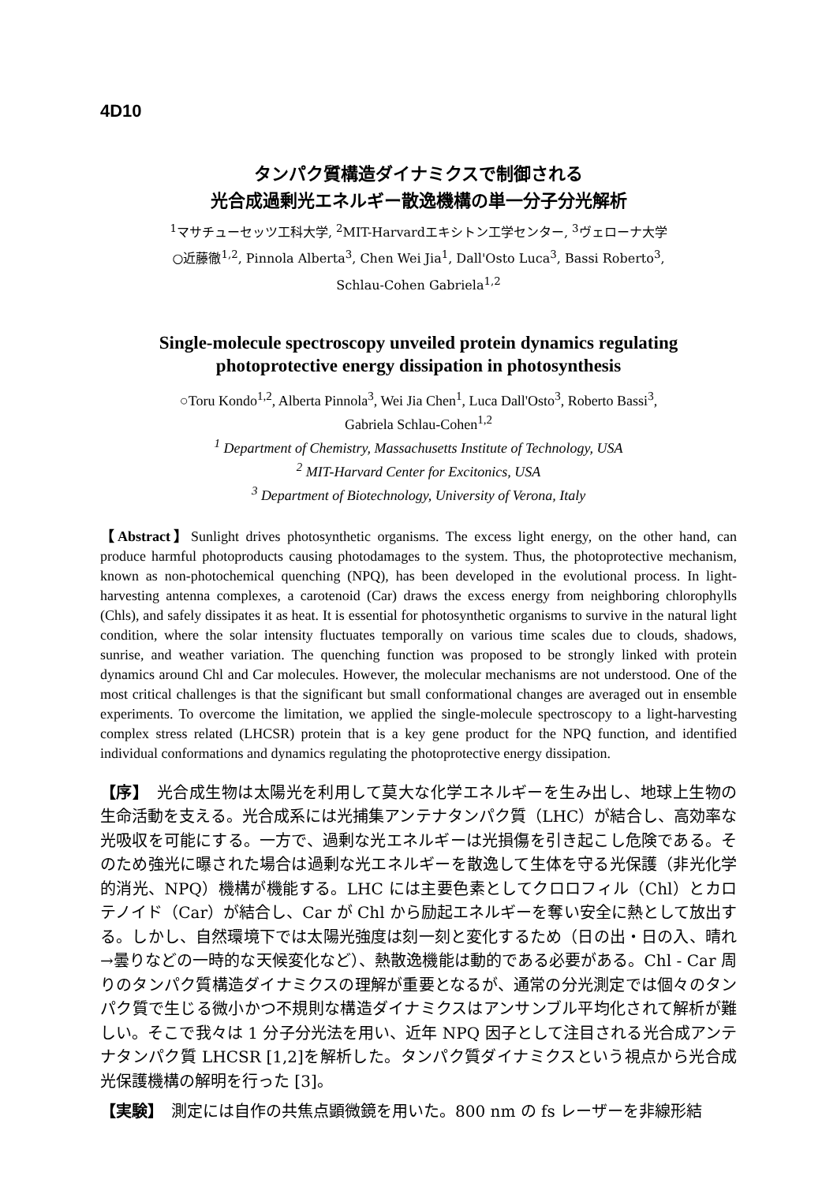4D10
タンパク質構造ダイナミクスで制御される
光合成過剰光エネルギー散逸機構の単一分子分光解析
<sup>1</sup> マサチューセッツ工科大学, <sup>2</sup>MIT-Harvardエキシトン工学センター, <sup>3</sup>ヴェローナ大学
○近藤徹<sup>1,2</sup>, Pinnola Alberta<sup>3</sup>, Chen Wei Jia<sup>1</sup>, Dall'Osto Luca<sup>3</sup>, Bassi Roberto<sup>3</sup>,
Schlau-Cohen Gabriela<sup>1,2</sup>
Single-molecule spectroscopy unveiled protein dynamics regulating
photoprotective energy dissipation in photosynthesis
○Toru Kondo<sup>1,2</sup>, Alberta Pinnola<sup>3</sup>, Wei Jia Chen<sup>1</sup>, Luca Dall'Osto<sup>3</sup>, Roberto Bassi<sup>3</sup>,
Gabriela Schlau-Cohen<sup>1,2</sup>
<sup>1</sup> Department of Chemistry, Massachusetts Institute of Technology, USA
<sup>2</sup> MIT-Harvard Center for Excitonics, USA
<sup>3</sup> Department of Biotechnology, University of Verona, Italy
【Abstract】Sunlight drives photosynthetic organisms. The excess light energy, on the other hand, can produce harmful photoproducts causing photodamages to the system. Thus, the photoprotective mechanism, known as non-photochemical quenching (NPQ), has been developed in the evolutional process. In light-harvesting antenna complexes, a carotenoid (Car) draws the excess energy from neighboring chlorophylls (Chls), and safely dissipates it as heat. It is essential for photosynthetic organisms to survive in the natural light condition, where the solar intensity fluctuates temporally on various time scales due to clouds, shadows, sunrise, and weather variation. The quenching function was proposed to be strongly linked with protein dynamics around Chl and Car molecules. However, the molecular mechanisms are not understood. One of the most critical challenges is that the significant but small conformational changes are averaged out in ensemble experiments. To overcome the limitation, we applied the single-molecule spectroscopy to a light-harvesting complex stress related (LHCSR) protein that is a key gene product for the NPQ function, and identified individual conformations and dynamics regulating the photoprotective energy dissipation.
【序】　光合成生物は太陽光を利用して莫大な化学エネルギーを生み出し、地球上生物の生命活動を支える。光合成系には光捕集アンテナタンパク質（LHC）が結合し、高効率な光吸収を可能にする。一方で、過剰な光エネルギーは光損傷を引き起こし危険である。そのため強光に曝された場合は過剰な光エネルギーを散逸して生体を守る光保護（非光化学的消光、NPQ）機構が機能する。LHC には主要色素としてクロロフィル（Chl）とカロテノイド（Car）が結合し、Car が Chl から励起エネルギーを奪い安全に熱として放出する。しかし、自然環境下では太陽光強度は刻一刻と変化するため（日の出・日の入、晴れ→曇りなどの一時的な天候変化など）、熱散逸機能は動的である必要がある。Chl - Car 周りのタンパク質構造ダイナミクスの理解が重要となるが、通常の分光測定では個々のタンパク質で生じる微小かつ不規則な構造ダイナミクスはアンサンブル平均化されて解析が難しい。そこで我々は 1 分子分光法を用い、近年 NPQ 因子として注目される光合成アンテナタンパク質 LHCSR [1,2]を解析した。タンパク質ダイナミクスという視点から光合成光保護機構の解明を行った [3]。
【実験】　測定には自作の共焦点顕微鏡を用いた。800 nm の fs レーザーを非線形結